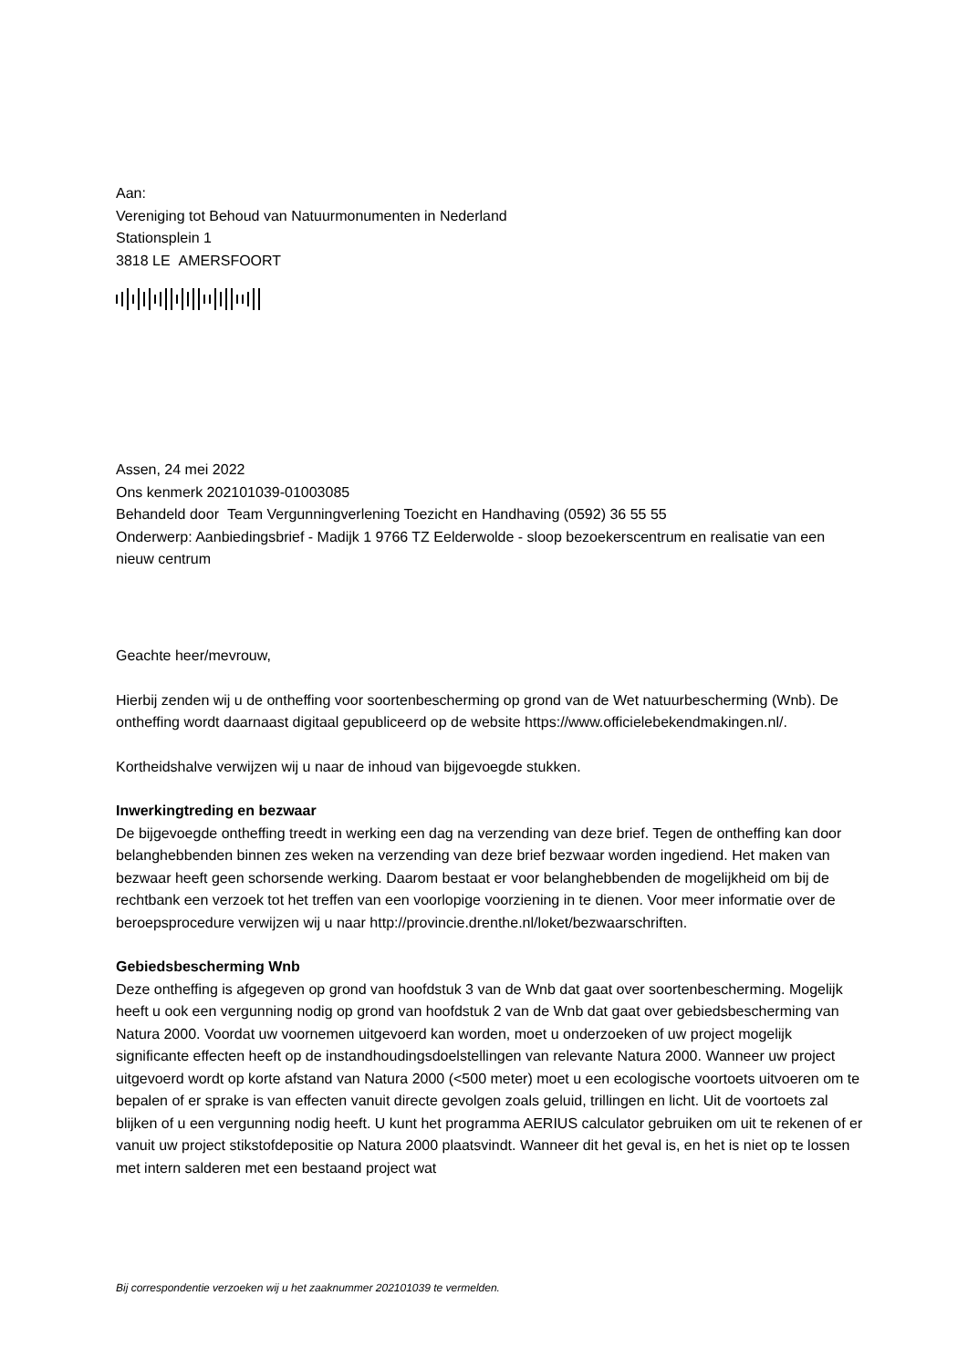Aan:
Vereniging tot Behoud van Natuurmonumenten in Nederland
Stationsplein 1
3818 LE AMERSFOORT
Assen, 24 mei 2022
Ons kenmerk 202101039-01003085
Behandeld door Team Vergunningverlening Toezicht en Handhaving (0592) 36 55 55
Onderwerp: Aanbiedingsbrief - Madijk 1 9766 TZ Eelderwolde - sloop bezoekerscentrum en realisatie van een nieuw centrum
Geachte heer/mevrouw,
Hierbij zenden wij u de ontheffing voor soortenbescherming op grond van de Wet natuurbescherming (Wnb). De ontheffing wordt daarnaast digitaal gepubliceerd op de website https://www.officielebekendmakingen.nl/.
Kortheidshalve verwijzen wij u naar de inhoud van bijgevoegde stukken.
Inwerkingtreding en bezwaar
De bijgevoegde ontheffing treedt in werking een dag na verzending van deze brief. Tegen de ontheffing kan door belanghebbenden binnen zes weken na verzending van deze brief bezwaar worden ingediend. Het maken van bezwaar heeft geen schorsende werking. Daarom bestaat er voor belanghebbenden de mogelijkheid om bij de rechtbank een verzoek tot het treffen van een voorlopige voorziening in te dienen. Voor meer informatie over de beroepsprocedure verwijzen wij u naar http://provincie.drenthe.nl/loket/bezwaarschriften.
Gebiedsbescherming Wnb
Deze ontheffing is afgegeven op grond van hoofdstuk 3 van de Wnb dat gaat over soortenbescherming. Mogelijk heeft u ook een vergunning nodig op grond van hoofdstuk 2 van de Wnb dat gaat over gebiedsbescherming van Natura 2000. Voordat uw voornemen uitgevoerd kan worden, moet u onderzoeken of uw project mogelijk significante effecten heeft op de instandhoudingsdoelstellingen van relevante Natura 2000. Wanneer uw project uitgevoerd wordt op korte afstand van Natura 2000 (<500 meter) moet u een ecologische voortoets uitvoeren om te bepalen of er sprake is van effecten vanuit directe gevolgen zoals geluid, trillingen en licht. Uit de voortoets zal blijken of u een vergunning nodig heeft. U kunt het programma AERIUS calculator gebruiken om uit te rekenen of er vanuit uw project stikstofdepositie op Natura 2000 plaatsvindt. Wanneer dit het geval is, en het is niet op te lossen met intern salderen met een bestaand project wat
Bij correspondentie verzoeken wij u het zaaknummer 202101039 te vermelden.